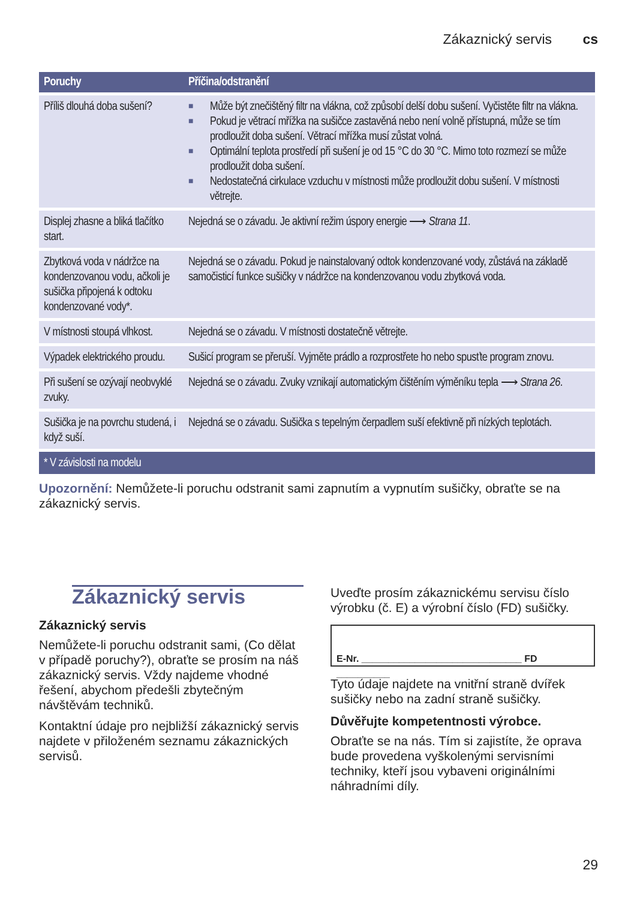Zákaznický servis cs
| Poruchy | Příčina/odstranění |
| --- | --- |
| Příliš dlouhá doba sušení? | ■ Může být znečištěný filtr na vlákna, což způsobí delší dobu sušení. Vyčistěte filtr na vlákna. ■ Pokud je větrací mřížka na sušičce zastavěná nebo není volně přístupná, může se tím prodloužit doba sušení. Větrací mřížka musí zůstat volná. ■ Optimální teplota prostředí při sušení je od 15 °C do 30 °C. Mimo toto rozmezí se může prodloužit doba sušení. ■ Nedostatečná cirkulace vzduchu v místnosti může prodloužit dobu sušení. V místnosti větrejte. |
| Displej zhasne a bliká tlačítko start. | Nejedná se o závadu. Je aktivní režim úspory energie ⟶ Strana 11 . |
| Zbytková voda v nádržce na kondenzovanou vodu, ačkoli je sušička připojená k odtoku kondenzované vody*. | Nejedná se o závadu. Pokud je nainstalovaný odtok kondenzované vody, zůstává na základě samočisticí funkce sušičky v nádržce na kondenzovanou vodu zbytková voda. |
| V místnosti stoupá vlhkost. | Nejedná se o závadu. V místnosti dostatečně větrejte. |
| Výpadek elektrického proudu. | Sušicí program se přeruší. Vyjměte prádlo a rozprostřete ho nebo spusťte program znovu. |
| Při sušení se ozývají neobvyklé zvuky. | Nejedná se o závadu. Zvuky vznikají automatickým čištěním výměníku tepla ⟶ Strana 26 . |
| Sušička je na povrchu studená, i když suší. | Nejedná se o závadu. Sušička s tepelným čerpadlem suší efektivně při nízkých teplotách. |
| * V závislosti na modelu | |
Upozornění: Nemůžete-li poruchu odstranit sami zapnutím a vypnutím sušičky, obraťte se na zákaznický servis.
Zákaznický servis
Zákaznický servis
Nemůžete-li poruchu odstranit sami, (Co dělat v případě poruchy?), obraťte se prosím na náš zákaznický servis. Vždy najdeme vhodné řešení, abychom předešli zbytečným návštěvám techniků.
Kontaktní údaje pro nejbližší zákaznický servis najdete v přiloženém seznamu zákaznických servisů.
Uveďte prosím zákaznickému servisu číslo výrobku (č. E) a výrobní číslo (FD) sušičky.
E-Nr. ______________________________ FD __________
Tyto údaje najdete na vnitřní straně dvířek sušičky nebo na zadní straně sušičky.
Důvěřujte kompetentnosti výrobce.
Obraťte se na nás. Tím si zajistíte, že oprava bude provedena vyškolenými servisními techniky, kteří jsou vybaveni originálními náhradními díly.
29